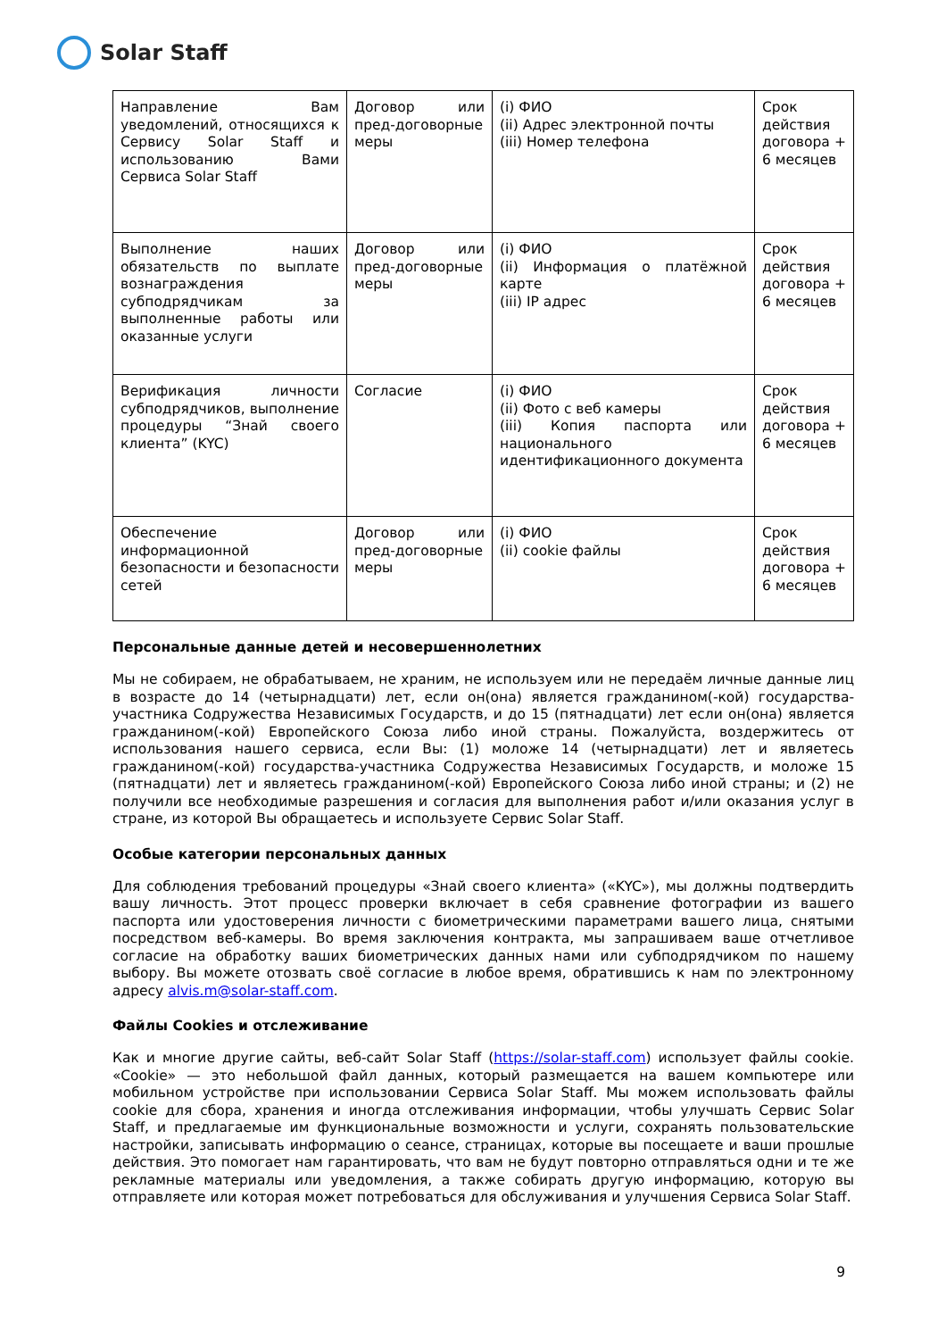Solar Staff
| Направление Вам уведомлений, относящихся к Сервису Solar Staff и использованию Вами Сервиса Solar Staff | Договор или пред-договорные меры | (i) ФИО (ii) Адрес электронной почты (iii) Номер телефона | Срок действия договора + 6 месяцев |
| Выполнение наших обязательств по выплате вознаграждения субподрядчикам за выполненные работы или оказанные услуги | Договор или пред-договорные меры | (i) ФИО (ii) Информация о платёжной карте (iii) IP адрес | Срок действия договора + 6 месяцев |
| Верификация личности субподрядчиков, выполнение процедуры “Знай своего клиента” (KYC) | Согласие | (i) ФИО (ii) Фото с веб камеры (iii) Копия паспорта или национального идентификационного документа | Срок действия договора + 6 месяцев |
| Обеспечение информационной безопасности и безопасности сетей | Договор или пред-договорные меры | (i) ФИО (ii) cookie файлы | Срок действия договора + 6 месяцев |
Персональные данные детей и несовершеннолетних
Мы не собираем, не обрабатываем, не храним, не используем или не передаём личные данные лиц в возрасте до 14 (четырнадцати) лет, если он(она) является гражданином(-кой) государства-участника Содружества Независимых Государств, и до 15 (пятнадцати) лет если он(она) является гражданином(-кой) Европейского Союза либо иной страны. Пожалуйста, воздержитесь от использования нашего сервиса, если Вы: (1) моложе 14 (четырнадцати) лет и являетесь гражданином(-кой) государства-участника Содружества Независимых Государств, и моложе 15 (пятнадцати) лет и являетесь гражданином(-кой) Европейского Союза либо иной страны; и (2) не получили все необходимые разрешения и согласия для выполнения работ и/или оказания услуг в стране, из которой Вы обращаетесь и используете Сервис Solar Staff.
Особые категории персональных данных
Для соблюдения требований процедуры «Знай своего клиента» («KYC»), мы должны подтвердить вашу личность. Этот процесс проверки включает в себя сравнение фотографии из вашего паспорта или удостоверения личности с биометрическими параметрами вашего лица, снятыми посредством веб-камеры. Во время заключения контракта, мы запрашиваем ваше отчетливое согласие на обработку ваших биометрических данных нами или субподрядчиком по нашему выбору. Вы можете отозвать своё согласие в любое время, обратившись к нам по электронному адресу alvis.m@solar-staff.com.
Файлы Cookies и отслеживание
Как и многие другие сайты, веб-сайт Solar Staff (https://solar-staff.com) использует файлы cookie. «Cookie» — это небольшой файл данных, который размещается на вашем компьютере или мобильном устройстве при использовании Сервиса Solar Staff. Мы можем использовать файлы cookie для сбора, хранения и иногда отслеживания информации, чтобы улучшать Сервис Solar Staff, и предлагаемые им функциональные возможности и услуги, сохранять пользовательские настройки, записывать информацию о сеансе, страницах, которые вы посещаете и ваши прошлые действия. Это помогает нам гарантировать, что вам не будут повторно отправляться одни и те же рекламные материалы или уведомления, а также собирать другую информацию, которую вы отправляете или которая может потребоваться для обслуживания и улучшения Сервиса Solar Staff.
9